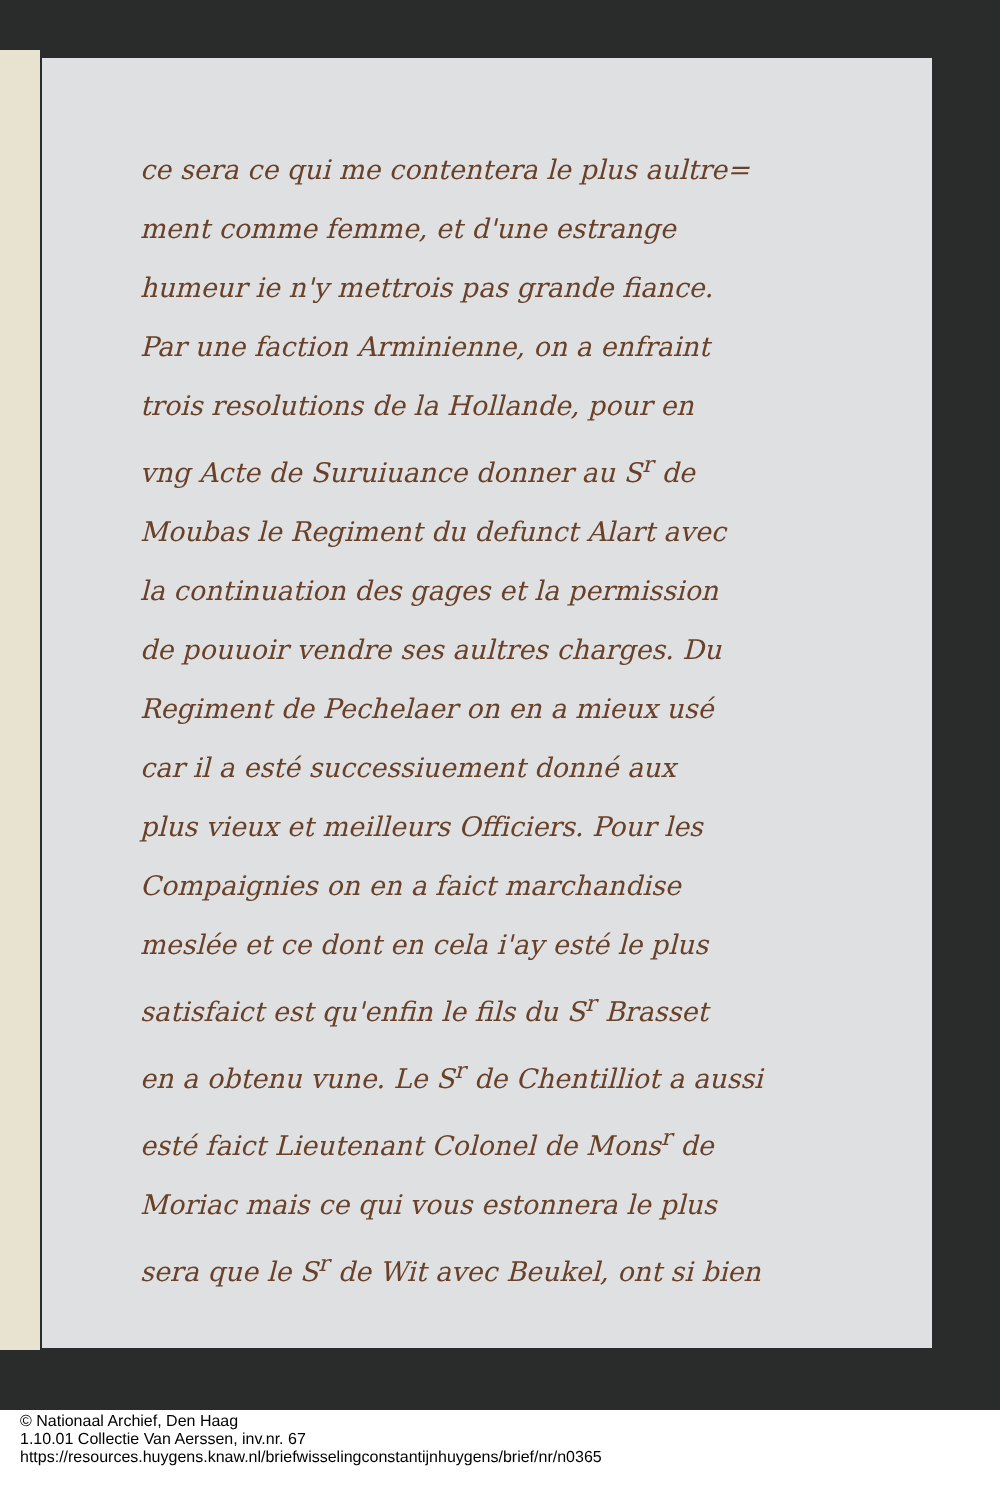ce sera ce qui me contentera le plus aultre=
ment comme femme, et d'une estrange
humeur ie n'y mettrois pas grande fiance.
Par une faction Arminienne, on a enfraint
trois resolutions de la Hollande, pour en
vng Acte de Suruiuance donner au S<sup>r</sup> de
Moubas le Regiment du defunct Alart avec
la continuation des gages et la permission
de pouuoir vendre ses aultres charges. Du
Regiment de Pechelaer on en a mieux usé
car il a esté successiuement donné aux
plus vieux et meilleurs Officiers. Pour les
Compaignies on en a faict marchandise
meslée et ce dont en cela i'ay esté le plus
satisfaict est qu'enfin le fils du S<sup>r</sup> Brasset
en a obtenu vune. Le S<sup>r</sup> de Chentilliot a aussi
esté faict Lieutenant Colonel de Mons<sup>r</sup> de
Moriac mais ce qui vous estonnera le plus
sera que le S<sup>r</sup> de Wit avec Beukel, ont si bien
© Nationaal Archief, Den Haag
1.10.01 Collectie Van Aerssen, inv.nr. 67
https://resources.huygens.knaw.nl/briefwisselingconstantijnhuygens/brief/nr/n0365